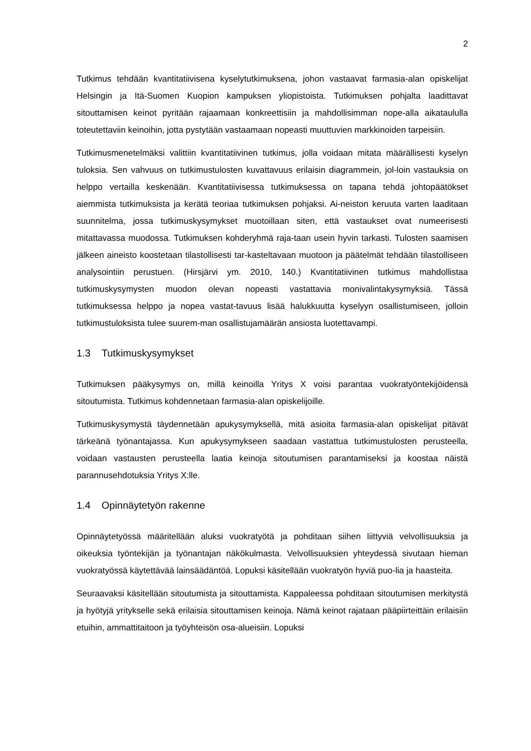2
Tutkimus tehdään kvantitatiivisena kyselytutkimuksena, johon vastaavat farmasia-alan opiskelijat Helsingin ja Itä-Suomen Kuopion kampuksen yliopistoista. Tutkimuksen pohjalta laadittavat sitouttamisen keinot pyritään rajaamaan konkreettisiin ja mahdollisimman nope-alla aikataululla toteutettaviin keinoihin, jotta pystytään vastaamaan nopeasti muuttuvien markkinoiden tarpeisiin.
Tutkimusmenetelmäksi valittiin kvantitatiivinen tutkimus, jolla voidaan mitata määrällisesti kyselyn tuloksia. Sen vahvuus on tutkimustulosten kuvattavuus erilaisin diagrammein, jol-loin vastauksia on helppo vertailla keskenään. Kvantitatiivisessa tutkimuksessa on tapana tehdä johtopäätökset aiemmista tutkimuksista ja kerätä teoriaa tutkimuksen pohjaksi. Ai-neiston keruuta varten laaditaan suunnitelma, jossa tutkimuskysymykset muotoillaan siten, että vastaukset ovat numeerisesti mitattavassa muodossa. Tutkimuksen kohderyhmä raja-taan usein hyvin tarkasti. Tulosten saamisen jälkeen aineisto koostetaan tilastollisesti tar-kasteltavaan muotoon ja päätelmät tehdään tilastolliseen analysointiin perustuen. (Hirsjärvi ym. 2010, 140.) Kvantitatiivinen tutkimus mahdollistaa tutkimuskysymysten muodon olevan nopeasti vastattavia monivalintakysymyksiä. Tässä tutkimuksessa helppo ja nopea vastat-tavuus lisää halukkuutta kyselyyn osallistumiseen, jolloin tutkimustuloksista tulee suurem-man osallistujamäärän ansiosta luotettavampi.
1.3 Tutkimuskysymykset
Tutkimuksen pääkysymys on, millä keinoilla Yritys X voisi parantaa vuokratyöntekijöidensä sitoutumista. Tutkimus kohdennetaan farmasia-alan opiskelijoille.
Tutkimuskysymystä täydennetään apukysymyksellä, mitä asioita farmasia-alan opiskelijat pitävät tärkeänä työnantajassa. Kun apukysymykseen saadaan vastattua tutkimustulosten perusteella, voidaan vastausten perusteella laatia keinoja sitoutumisen parantamiseksi ja koostaa näistä parannusehdotuksia Yritys X:lle.
1.4 Opinnäytetyön rakenne
Opinnäytetyössä määritellään aluksi vuokratyötä ja pohditaan siihen liittyviä velvollisuuksia ja oikeuksia työntekijän ja työnantajan näkökulmasta. Velvollisuuksien yhteydessä sivutaan hieman vuokratyössä käytettävää lainsäädäntöä. Lopuksi käsitellään vuokratyön hyviä puo-lia ja haasteita.
Seuraavaksi käsitellään sitoutumista ja sitouttamista. Kappaleessa pohditaan sitoutumisen merkitystä ja hyötyjä yritykselle sekä erilaisia sitouttamisen keinoja. Nämä keinot rajataan pääpiirteittäin erilaisiin etuihin, ammattitaitoon ja työyhteisön osa-alueisiin. Lopuksi